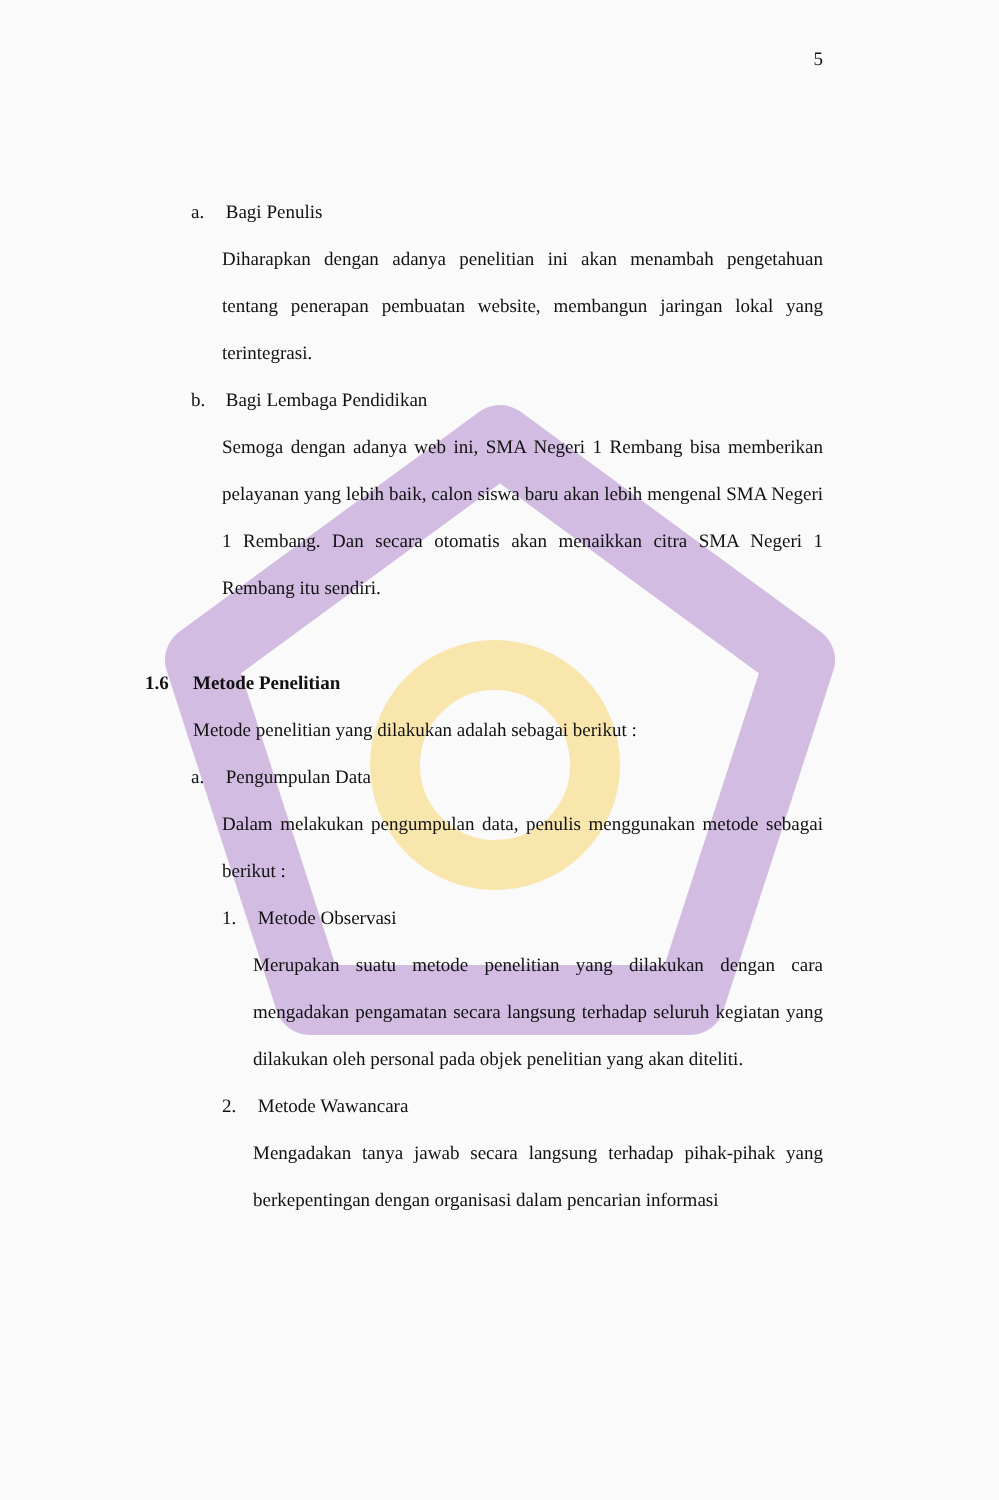5
a. Bagi Penulis
Diharapkan dengan adanya penelitian ini akan menambah pengetahuan tentang penerapan pembuatan website, membangun jaringan lokal yang terintegrasi.
b. Bagi Lembaga Pendidikan
Semoga dengan adanya web ini, SMA Negeri 1 Rembang bisa memberikan pelayanan yang lebih baik, calon siswa baru akan lebih mengenal SMA Negeri 1 Rembang. Dan secara otomatis akan menaikkan citra SMA Negeri 1 Rembang itu sendiri.
1.6 Metode Penelitian
Metode penelitian yang dilakukan adalah sebagai berikut :
a. Pengumpulan Data
Dalam melakukan pengumpulan data, penulis menggunakan metode sebagai berikut :
1. Metode Observasi
Merupakan suatu metode penelitian yang dilakukan dengan cara mengadakan pengamatan secara langsung terhadap seluruh kegiatan yang dilakukan oleh personal pada objek penelitian yang akan diteliti.
2. Metode Wawancara
Mengadakan tanya jawab secara langsung terhadap pihak-pihak yang berkepentingan dengan organisasi dalam pencarian informasi